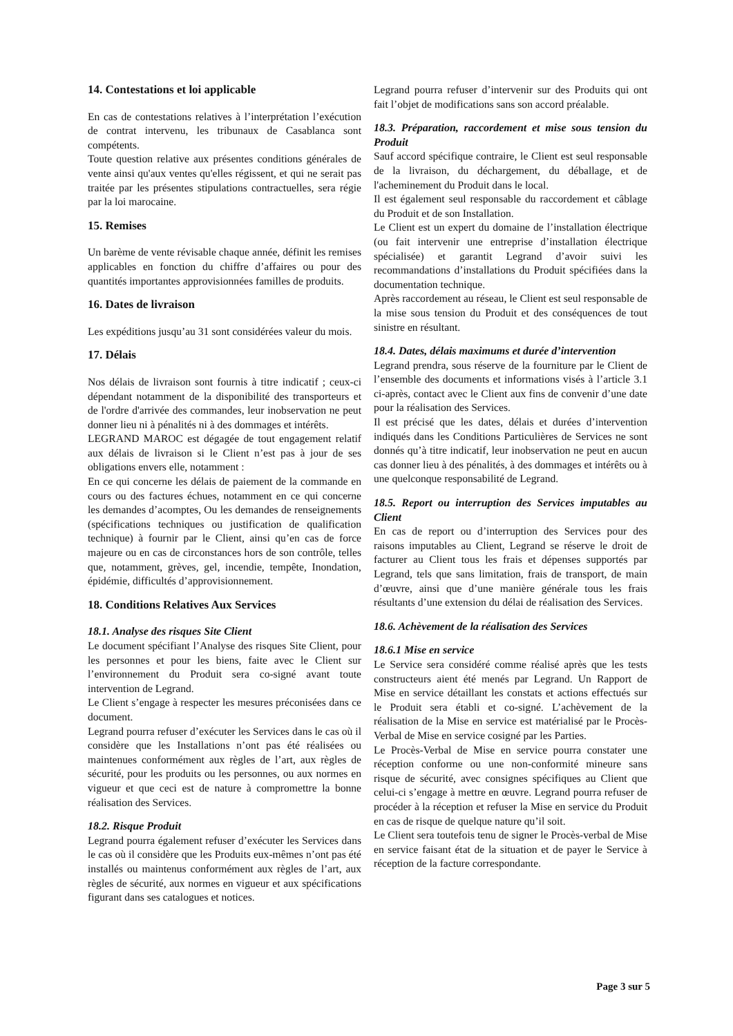14. Contestations et loi applicable
En cas de contestations relatives à l’interprétation l’exécution de contrat intervenu, les tribunaux de Casablanca sont compétents.
Toute question relative aux présentes conditions générales de vente ainsi qu'aux ventes qu'elles régissent, et qui ne serait pas traitée par les présentes stipulations contractuelles, sera régie par la loi marocaine.
15. Remises
Un barème de vente révisable chaque année, définit les remises applicables en fonction du chiffre d’affaires ou pour des quantités importantes approvisionnées familles de produits.
16. Dates de livraison
Les expéditions jusqu’au 31 sont considérées valeur du mois.
17. Délais
Nos délais de livraison sont fournis à titre indicatif ; ceux-ci dépendant notamment de la disponibilité des transporteurs et de l'ordre d'arrivée des commandes, leur inobservation ne peut donner lieu ni à pénalités ni à des dommages et intérêts.
LEGRAND MAROC est dégagée de tout engagement relatif aux délais de livraison si le Client n’est pas à jour de ses obligations envers elle, notamment :
En ce qui concerne les délais de paiement de la commande en cours ou des factures échues, notamment en ce qui concerne les demandes d’acomptes, Ou les demandes de renseignements (spécifications techniques ou justification de qualification technique) à fournir par le Client, ainsi qu’en cas de force majeure ou en cas de circonstances hors de son contrôle, telles que, notamment, grèves, gel, incendie, tempête, Inondation, épidémie, difficultés d’approvisionnement.
18. Conditions Relatives Aux Services
18.1. Analyse des risques Site Client
Le document spécifiant l’Analyse des risques Site Client, pour les personnes et pour les biens, faite avec le Client sur l’environnement du Produit sera co-signé avant toute intervention de Legrand.
Le Client s’engage à respecter les mesures préconisées dans ce document.
Legrand pourra refuser d’exécuter les Services dans le cas où il considère que les Installations n’ont pas été réalisées ou maintenues conformément aux règles de l’art, aux règles de sécurité, pour les produits ou les personnes, ou aux normes en vigueur et que ceci est de nature à compromettre la bonne réalisation des Services.
18.2. Risque Produit
Legrand pourra également refuser d’exécuter les Services dans le cas où il considère que les Produits eux-mêmes n’ont pas été installés ou maintenus conformément aux règles de l’art, aux règles de sécurité, aux normes en vigueur et aux spécifications figurant dans ses catalogues et notices.
Legrand pourra refuser d’intervenir sur des Produits qui ont fait l’objet de modifications sans son accord préalable.
18.3. Préparation, raccordement et mise sous tension du Produit
Sauf accord spécifique contraire, le Client est seul responsable de la livraison, du déchargement, du déballage, et de l'acheminement du Produit dans le local.
Il est également seul responsable du raccordement et câblage du Produit et de son Installation.
Le Client est un expert du domaine de l’installation électrique (ou fait intervenir une entreprise d’installation électrique spécialisée) et garantit Legrand d’avoir suivi les recommandations d’installations du Produit spécifiées dans la documentation technique.
Après raccordement au réseau, le Client est seul responsable de la mise sous tension du Produit et des conséquences de tout sinistre en résultant.
18.4. Dates, délais maximums et durée d’intervention
Legrand prendra, sous réserve de la fourniture par le Client de l’ensemble des documents et informations visés à l’article 3.1 ci-après, contact avec le Client aux fins de convenir d’une date pour la réalisation des Services.
Il est précisé que les dates, délais et durées d’intervention indiqués dans les Conditions Particulières de Services ne sont donnés qu’à titre indicatif, leur inobservation ne peut en aucun cas donner lieu à des pénalités, à des dommages et intérêts ou à une quelconque responsabilité de Legrand.
18.5. Report ou interruption des Services imputables au Client
En cas de report ou d’interruption des Services pour des raisons imputables au Client, Legrand se réserve le droit de facturer au Client tous les frais et dépenses supportés par Legrand, tels que sans limitation, frais de transport, de main d’œuvre, ainsi que d’une manière générale tous les frais résultants d’une extension du délai de réalisation des Services.
18.6. Achèvement de la réalisation des Services
18.6.1 Mise en service
Le Service sera considéré comme réalisé après que les tests constructeurs aient été menés par Legrand. Un Rapport de Mise en service détaillant les constats et actions effectués sur le Produit sera établi et co-signé. L’achèvement de la réalisation de la Mise en service est matérialisé par le Procès-Verbal de Mise en service cosigné par les Parties.
Le Procès-Verbal de Mise en service pourra constater une réception conforme ou une non-conformité mineure sans risque de sécurité, avec consignes spécifiques au Client que celui-ci s’engage à mettre en œuvre. Legrand pourra refuser de procéder à la réception et refuser la Mise en service du Produit en cas de risque de quelque nature qu’il soit.
Le Client sera toutefois tenu de signer le Procès-verbal de Mise en service faisant état de la situation et de payer le Service à réception de la facture correspondante.
Page 3 sur 5